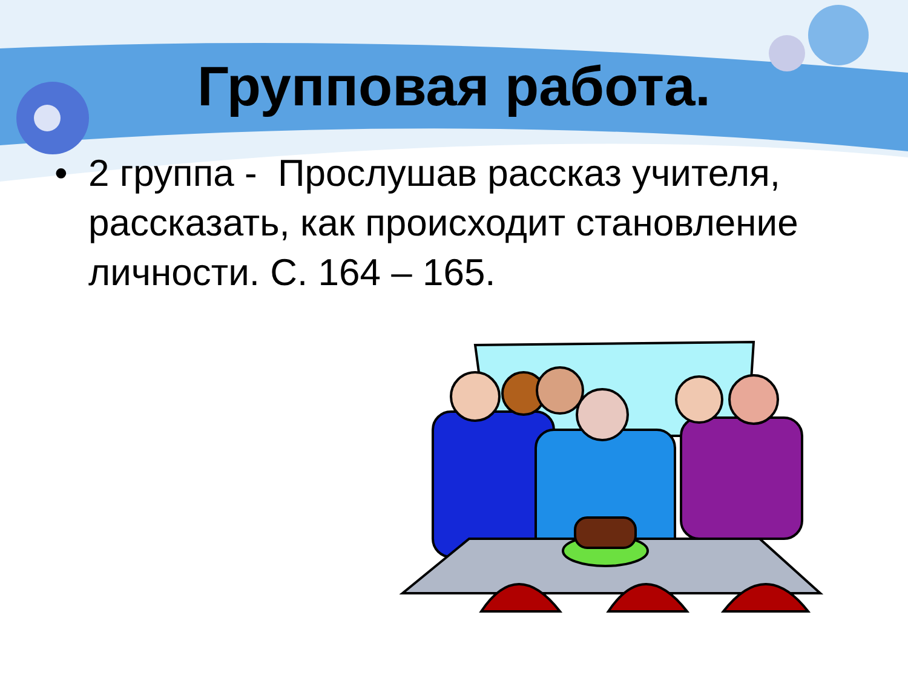Групповая работа.
• 2 группа - Прослушав рассказ учителя, рассказать, как происходит становление личности. С. 164 – 165.